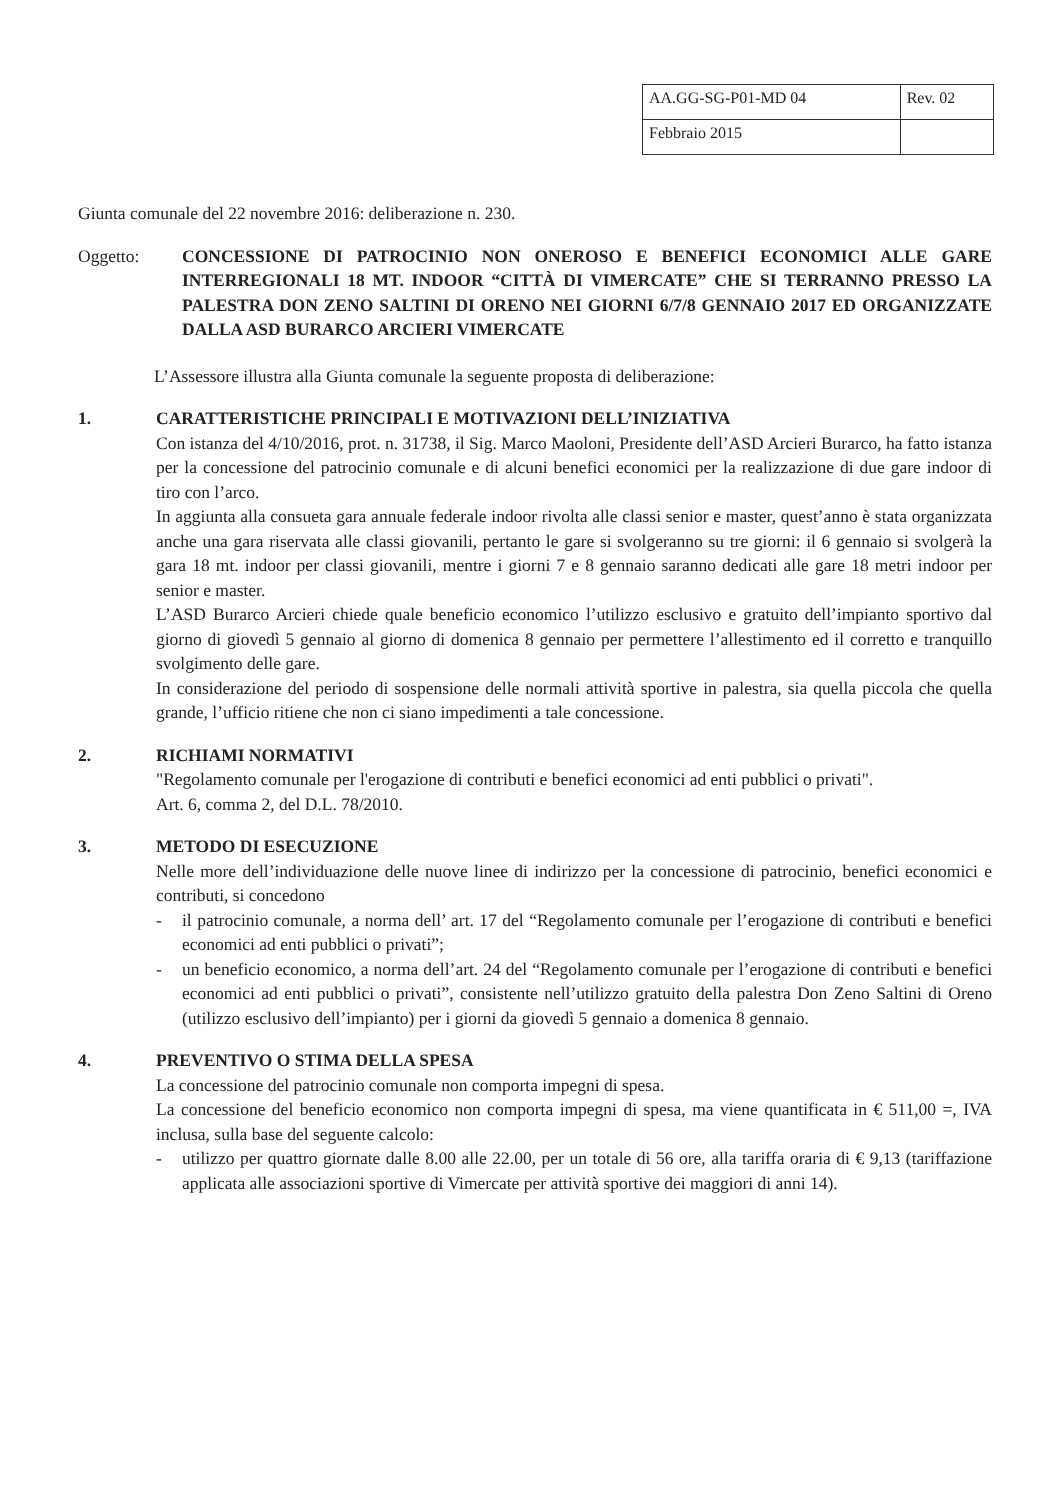| AA.GG-SG-P01-MD 04 | Rev. 02 |
| Febbraio 2015 | |
Giunta comunale del 22 novembre 2016: deliberazione n. 230.
Oggetto: CONCESSIONE DI PATROCINIO NON ONEROSO E BENEFICI ECONOMICI ALLE GARE INTERREGIONALI 18 MT. INDOOR “CITTÀ DI VIMERCATE” CHE SI TERRANNO PRESSO LA PALESTRA DON ZENO SALTINI DI ORENO NEI GIORNI 6/7/8 GENNAIO 2017 ED ORGANIZZATE DALLA ASD BURARCO ARCIERI VIMERCATE
L’Assessore illustra alla Giunta comunale la seguente proposta di deliberazione:
1. CARATTERISTICHE PRINCIPALI E MOTIVAZIONI DELL’INIZIATIVA
Con istanza del 4/10/2016, prot. n. 31738, il Sig. Marco Maoloni, Presidente dell’ASD Arcieri Burarco, ha fatto istanza per la concessione del patrocinio comunale e di alcuni benefici economici per la realizzazione di due gare indoor di tiro con l’arco.
In aggiunta alla consueta gara annuale federale indoor rivolta alle classi senior e master, quest’anno è stata organizzata anche una gara riservata alle classi giovanili, pertanto le gare si svolgeranno su tre giorni: il 6 gennaio si svolgerà la gara 18 mt. indoor per classi giovanili, mentre i giorni 7 e 8 gennaio saranno dedicati alle gare 18 metri indoor per senior e master.
L’ASD Burarco Arcieri chiede quale beneficio economico l’utilizzo esclusivo e gratuito dell’impianto sportivo dal giorno di giovedì 5 gennaio al giorno di domenica 8 gennaio per permettere l’allestimento ed il corretto e tranquillo svolgimento delle gare.
In considerazione del periodo di sospensione delle normali attività sportive in palestra, sia quella piccola che quella grande, l’ufficio ritiene che non ci siano impedimenti a tale concessione.
2. RICHIAMI NORMATIVI
"Regolamento comunale per l'erogazione di contributi e benefici economici ad enti pubblici o privati".
Art. 6, comma 2, del D.L. 78/2010.
3. METODO DI ESECUZIONE
Nelle more dell’individuazione delle nuove linee di indirizzo per la concessione di patrocinio, benefici economici e contributi, si concedono
- il patrocinio comunale, a norma dell’ art. 17 del “Regolamento comunale per l’erogazione di contributi e benefici economici ad enti pubblici o privati”;
- un beneficio economico, a norma dell’art. 24 del “Regolamento comunale per l’erogazione di contributi e benefici economici ad enti pubblici o privati”, consistente nell’utilizzo gratuito della palestra Don Zeno Saltini di Oreno (utilizzo esclusivo dell’impianto) per i giorni da giovedì 5 gennaio a domenica 8 gennaio.
4. PREVENTIVO O STIMA DELLA SPESA
La concessione del patrocinio comunale non comporta impegni di spesa.
La concessione del beneficio economico non comporta impegni di spesa, ma viene quantificata in € 511,00 =, IVA inclusa, sulla base del seguente calcolo:
- utilizzo per quattro giornate dalle 8.00 alle 22.00, per un totale di 56 ore, alla tariffa oraria di € 9,13 (tariffazione applicata alle associazioni sportive di Vimercate per attività sportive dei maggiori di anni 14).